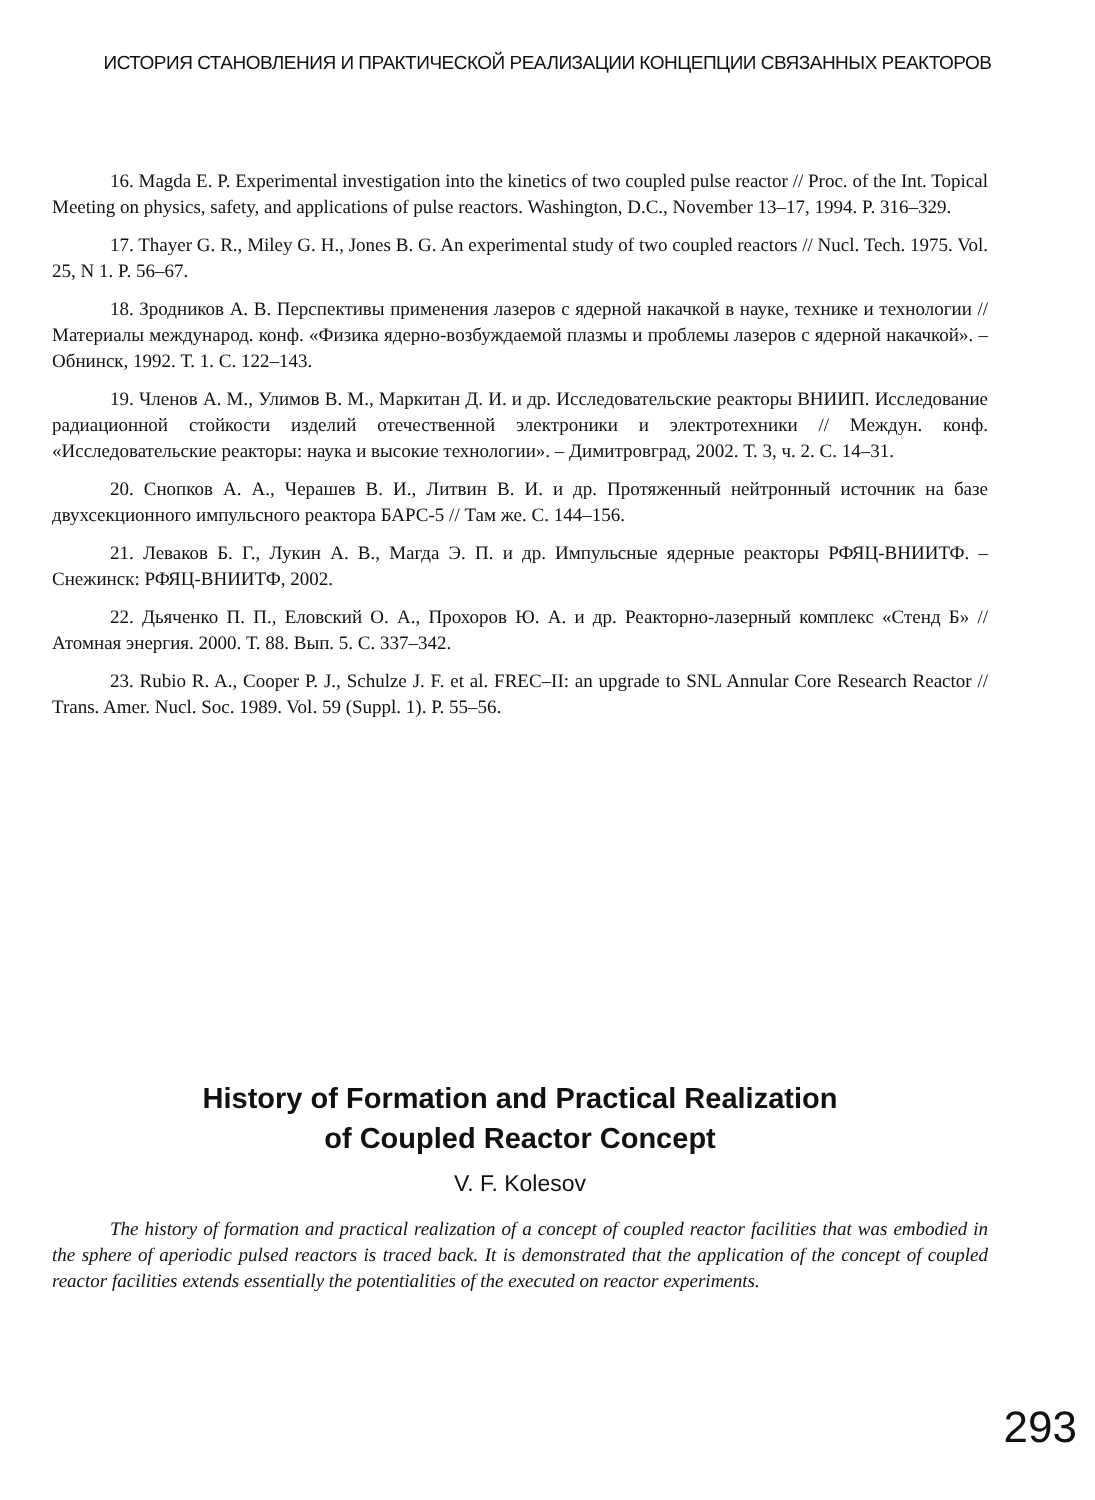ИСТОРИЯ СТАНОВЛЕНИЯ И ПРАКТИЧЕСКОЙ РЕАЛИЗАЦИИ КОНЦЕПЦИИ СВЯЗАННЫХ РЕАКТОРОВ
16. Magda E. P. Experimental investigation into the kinetics of two coupled pulse reactor // Proc. of the Int. Topical Meeting on physics, safety, and applications of pulse reactors. Washington, D.C., November 13–17, 1994. P. 316–329.
17. Thayer G. R., Miley G. H., Jones B. G. An experimental study of two coupled reactors // Nucl. Tech. 1975. Vol. 25, N 1. P. 56–67.
18. Зродников А. В. Перспективы применения лазеров с ядерной накачкой в науке, технике и технологии // Материалы международ. конф. «Физика ядерно-возбуждаемой плазмы и проблемы лазеров с ядерной накачкой». – Обнинск, 1992. Т. 1. С. 122–143.
19. Членов А. М., Улимов В. М., Маркитан Д. И. и др. Исследовательские реакторы ВНИИП. Исследование радиационной стойкости изделий отечественной электроники и электротехники // Междун. конф. «Исследовательские реакторы: наука и высокие технологии». – Димитровград, 2002. Т. 3, ч. 2. С. 14–31.
20. Снопков А. А., Черашев В. И., Литвин В. И. и др. Протяженный нейтронный источник на базе двухсекционного импульсного реактора БАРС-5 // Там же. С. 144–156.
21. Леваков Б. Г., Лукин А. В., Магда Э. П. и др. Импульсные ядерные реакторы РФЯЦ-ВНИИТФ. – Снежинск: РФЯЦ-ВНИИТФ, 2002.
22. Дьяченко П. П., Еловский О. А., Прохоров Ю. А. и др. Реакторно-лазерный комплекс «Стенд Б» // Атомная энергия. 2000. Т. 88. Вып. 5. С. 337–342.
23. Rubio R. A., Cooper P. J., Schulze J. F. et al. FREC–II: an upgrade to SNL Annular Core Research Reactor // Trans. Amer. Nucl. Soc. 1989. Vol. 59 (Suppl. 1). P. 55–56.
History of Formation and Practical Realization
of Coupled Reactor Concept
V. F. Kolesov
The history of formation and practical realization of a concept of coupled reactor facilities that was embodied in the sphere of aperiodic pulsed reactors is traced back. It is demonstrated that the application of the concept of coupled reactor facilities extends essentially the potentialities of the executed on reactor experiments.
293